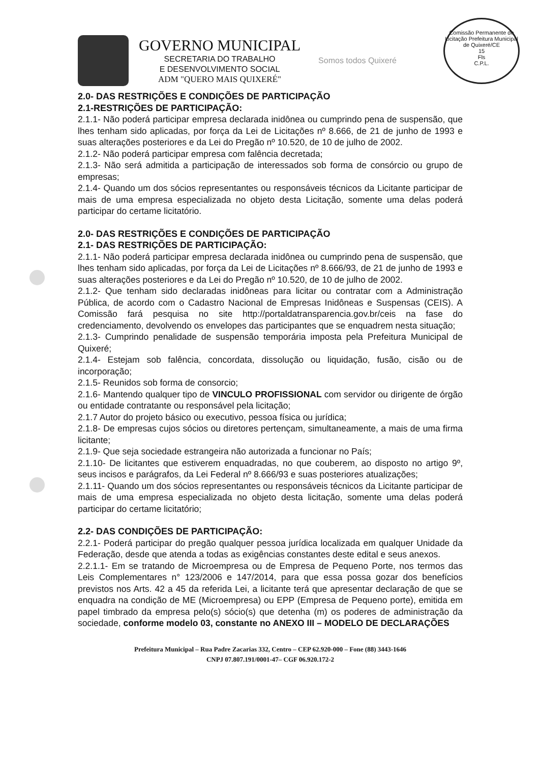Comissão Permanente de Licitação Prefeitura Municipal de Quixeré/CE
15
Fls
C.P.L.
GOVERNO MUNICIPAL
SECRETARIA DO TRABALHO
E DESENVOLVIMENTO SOCIAL
ADM "QUERO MAIS QUIXERÉ"
Somos todos Quixeré
2.0- DAS RESTRIÇÕES E CONDIÇÕES DE PARTICIPAÇÃO
2.1-RESTRIÇÕES DE PARTICIPAÇÃO:
2.1.1- Não poderá participar empresa declarada inidônea ou cumprindo pena de suspensão, que lhes tenham sido aplicadas, por força da Lei de Licitações nº 8.666, de 21 de junho de 1993 e suas alterações posteriores e da Lei do Pregão nº 10.520, de 10 de julho de 2002.
2.1.2- Não poderá participar empresa com falência decretada;
2.1.3- Não será admitida a participação de interessados sob forma de consórcio ou grupo de empresas;
2.1.4- Quando um dos sócios representantes ou responsáveis técnicos da Licitante participar de mais de uma empresa especializada no objeto desta Licitação, somente uma delas poderá participar do certame licitatório.
2.0- DAS RESTRIÇÕES E CONDIÇÕES DE PARTICIPAÇÃO
2.1- DAS RESTRIÇÕES DE PARTICIPAÇÃO:
2.1.1- Não poderá participar empresa declarada inidônea ou cumprindo pena de suspensão, que lhes tenham sido aplicadas, por força da Lei de Licitações nº 8.666/93, de 21 de junho de 1993 e suas alterações posteriores e da Lei do Pregão nº 10.520, de 10 de julho de 2002.
2.1.2- Que tenham sido declaradas inidôneas para licitar ou contratar com a Administração Pública, de acordo com o Cadastro Nacional de Empresas Inidôneas e Suspensas (CEIS). A Comissão fará pesquisa no site http://portaldatransparencia.gov.br/ceis na fase do credenciamento, devolvendo os envelopes das participantes que se enquadrem nesta situação;
2.1.3- Cumprindo penalidade de suspensão temporária imposta pela Prefeitura Municipal de Quixeré;
2.1.4- Estejam sob falência, concordata, dissolução ou liquidação, fusão, cisão ou de incorporação;
2.1.5- Reunidos sob forma de consorcio;
2.1.6- Mantendo qualquer tipo de VINCULO PROFISSIONAL com servidor ou dirigente de órgão ou entidade contratante ou responsável pela licitação;
2.1.7 Autor do projeto básico ou executivo, pessoa física ou jurídica;
2.1.8- De empresas cujos sócios ou diretores pertençam, simultaneamente, a mais de uma firma licitante;
2.1.9- Que seja sociedade estrangeira não autorizada a funcionar no País;
2.1.10- De licitantes que estiverem enquadradas, no que couberem, ao disposto no artigo 9º, seus incisos e parágrafos, da Lei Federal nº 8.666/93 e suas posteriores atualizações;
2.1.11- Quando um dos sócios representantes ou responsáveis técnicos da Licitante participar de mais de uma empresa especializada no objeto desta licitação, somente uma delas poderá participar do certame licitatório;
2.2- DAS CONDIÇÕES DE PARTICIPAÇÃO:
2.2.1- Poderá participar do pregão qualquer pessoa jurídica localizada em qualquer Unidade da Federação, desde que atenda a todas as exigências constantes deste edital e seus anexos.
2.2.1.1- Em se tratando de Microempresa ou de Empresa de Pequeno Porte, nos termos das Leis Complementares n° 123/2006 e 147/2014, para que essa possa gozar dos benefícios previstos nos Arts. 42 a 45 da referida Lei, a licitante terá que apresentar declaração de que se enquadra na condição de ME (Microempresa) ou EPP (Empresa de Pequeno porte), emitida em papel timbrado da empresa pelo(s) sócio(s) que detenha (m) os poderes de administração da sociedade, conforme modelo 03, constante no ANEXO III – MODELO DE DECLARAÇÕES
Prefeitura Municipal – Rua Padre Zacarias 332, Centro – CEP 62.920-000 – Fone (88) 3443-1646
CNPJ 07.807.191/0001-47– CGF 06.920.172-2